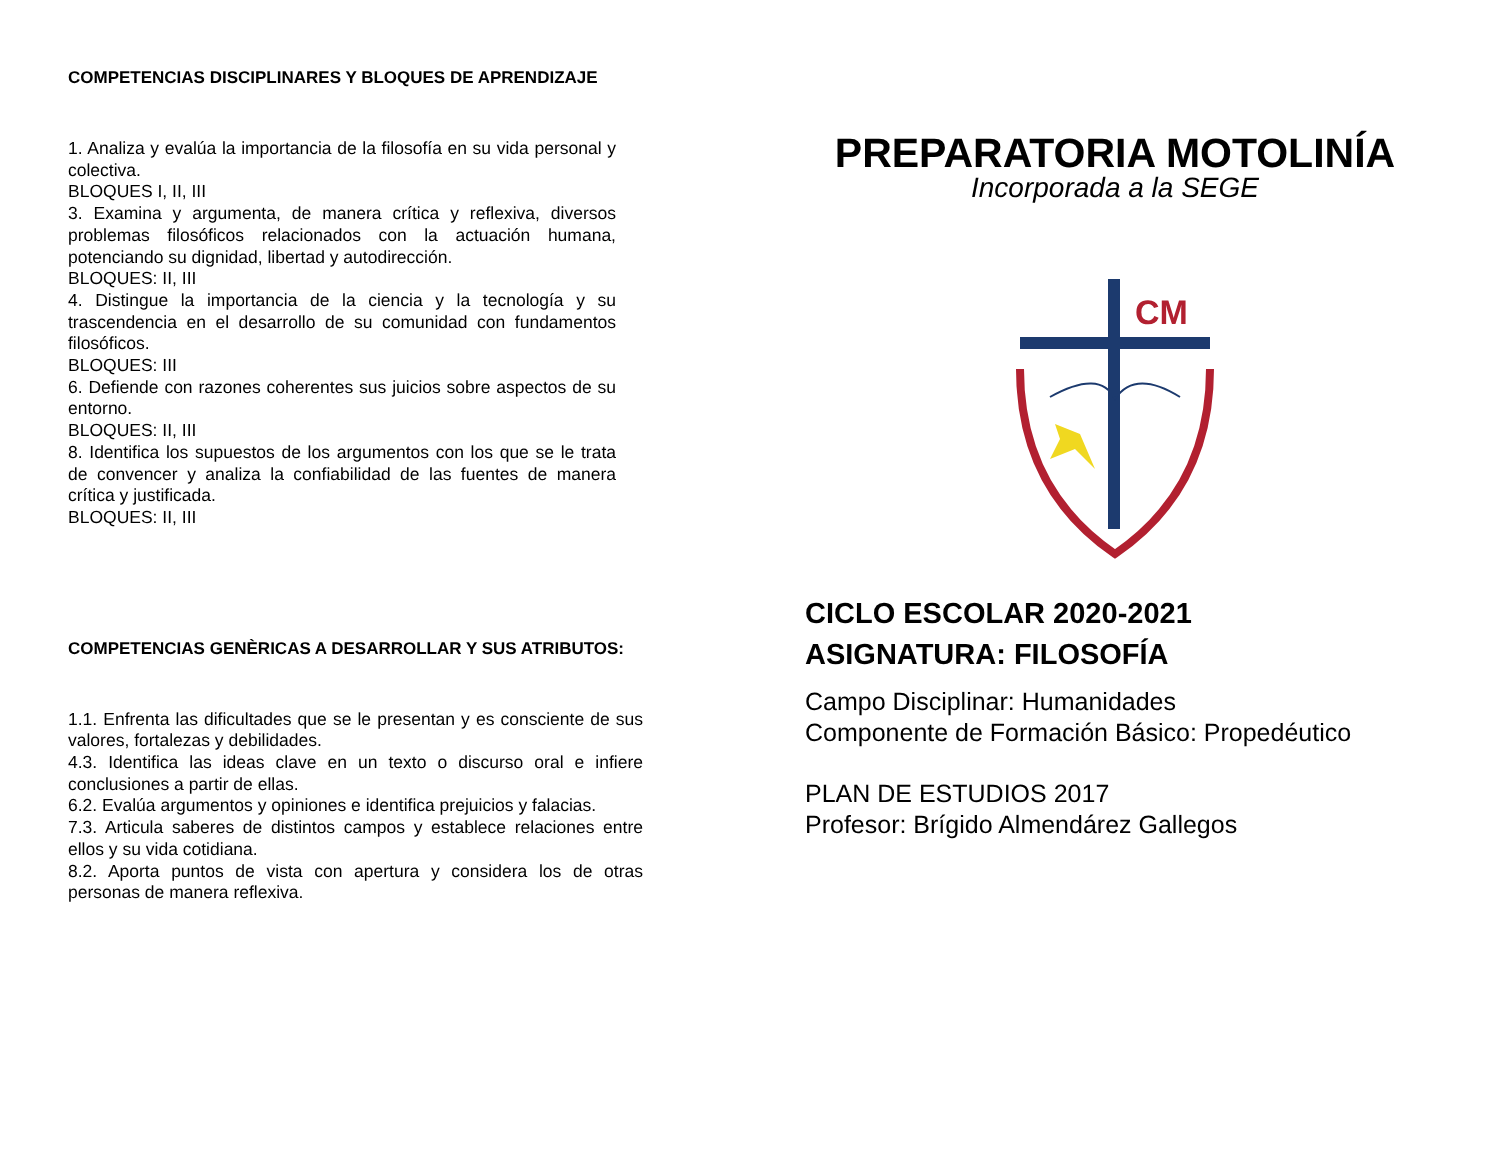COMPETENCIAS DISCIPLINARES Y BLOQUES DE APRENDIZAJE
1. Analiza y evalúa la importancia de la filosofía en su vida personal y colectiva.
BLOQUES I, II, III
3. Examina y argumenta, de manera crítica y reflexiva, diversos problemas filosóficos relacionados con la actuación humana, potenciando su dignidad, libertad y autodirección.
BLOQUES: II, III
4. Distingue la importancia de la ciencia y la tecnología y su trascendencia en el desarrollo de su comunidad con fundamentos filosóficos.
BLOQUES: III
6. Defiende con razones coherentes sus juicios sobre aspectos de su entorno.
BLOQUES: II, III
8. Identifica los supuestos de los argumentos con los que se le trata de convencer y analiza la confiabilidad de las fuentes de manera crítica y justificada.
BLOQUES: II, III
COMPETENCIAS GENÈRICAS A DESARROLLAR Y SUS ATRIBUTOS:
1.1. Enfrenta las dificultades que se le presentan y es consciente de sus valores, fortalezas y debilidades.
4.3. Identifica las ideas clave en un texto o discurso oral e infiere conclusiones a partir de ellas.
6.2. Evalúa argumentos y opiniones e identifica prejuicios y falacias.
7.3. Articula saberes de distintos campos y establece relaciones entre ellos y su vida cotidiana.
8.2. Aporta puntos de vista con apertura y considera los de otras personas de manera reflexiva.
PREPARATORIA MOTOLINÍA
Incorporada a la SEGE
CM
CICLO ESCOLAR 2020-2021
ASIGNATURA: FILOSOFÍA
Campo Disciplinar: Humanidades
Componente de Formación Básico: Propedéutico
PLAN DE ESTUDIOS 2017
Profesor: Brígido Almendárez Gallegos